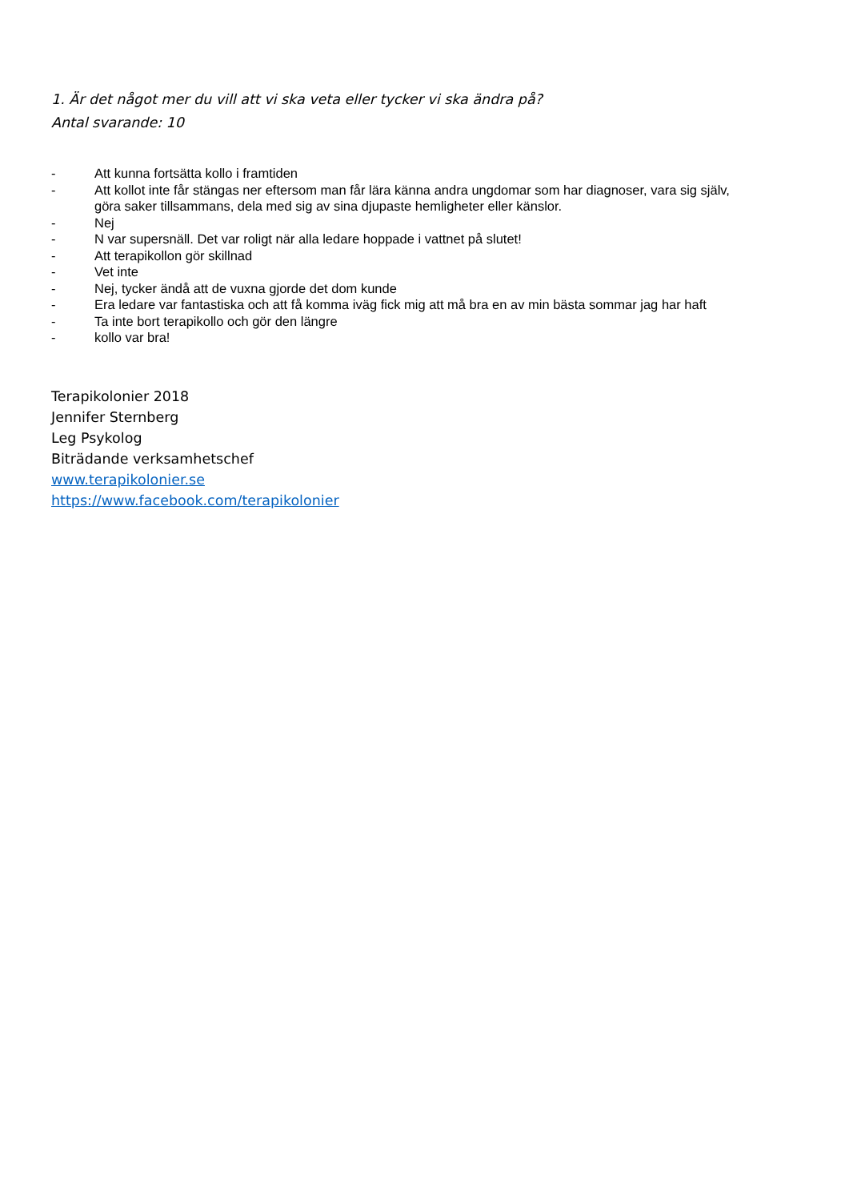1. Är det något mer du vill att vi ska veta eller tycker vi ska ändra på?
Antal svarande: 10
- Att kunna fortsätta kollo i framtiden
- Att kollot inte får stängas ner eftersom man får lära känna andra ungdomar som har diagnoser, vara sig själv, göra saker tillsammans, dela med sig av sina djupaste hemligheter eller känslor.
- Nej
- N var supersnäll. Det var roligt när alla ledare hoppade i vattnet på slutet!
- Att terapikollon gör skillnad
- Vet inte
- Nej, tycker ändå att de vuxna gjorde det dom kunde
- Era ledare var fantastiska och att få komma iväg fick mig att må bra en av min bästa sommar jag har haft
- Ta inte bort terapikollo och gör den längre
- kollo var bra!
Terapikolonier 2018
Jennifer Sternberg
Leg Psykolog
Biträdande verksamhetschef
www.terapikolonier.se
https://www.facebook.com/terapikolonier